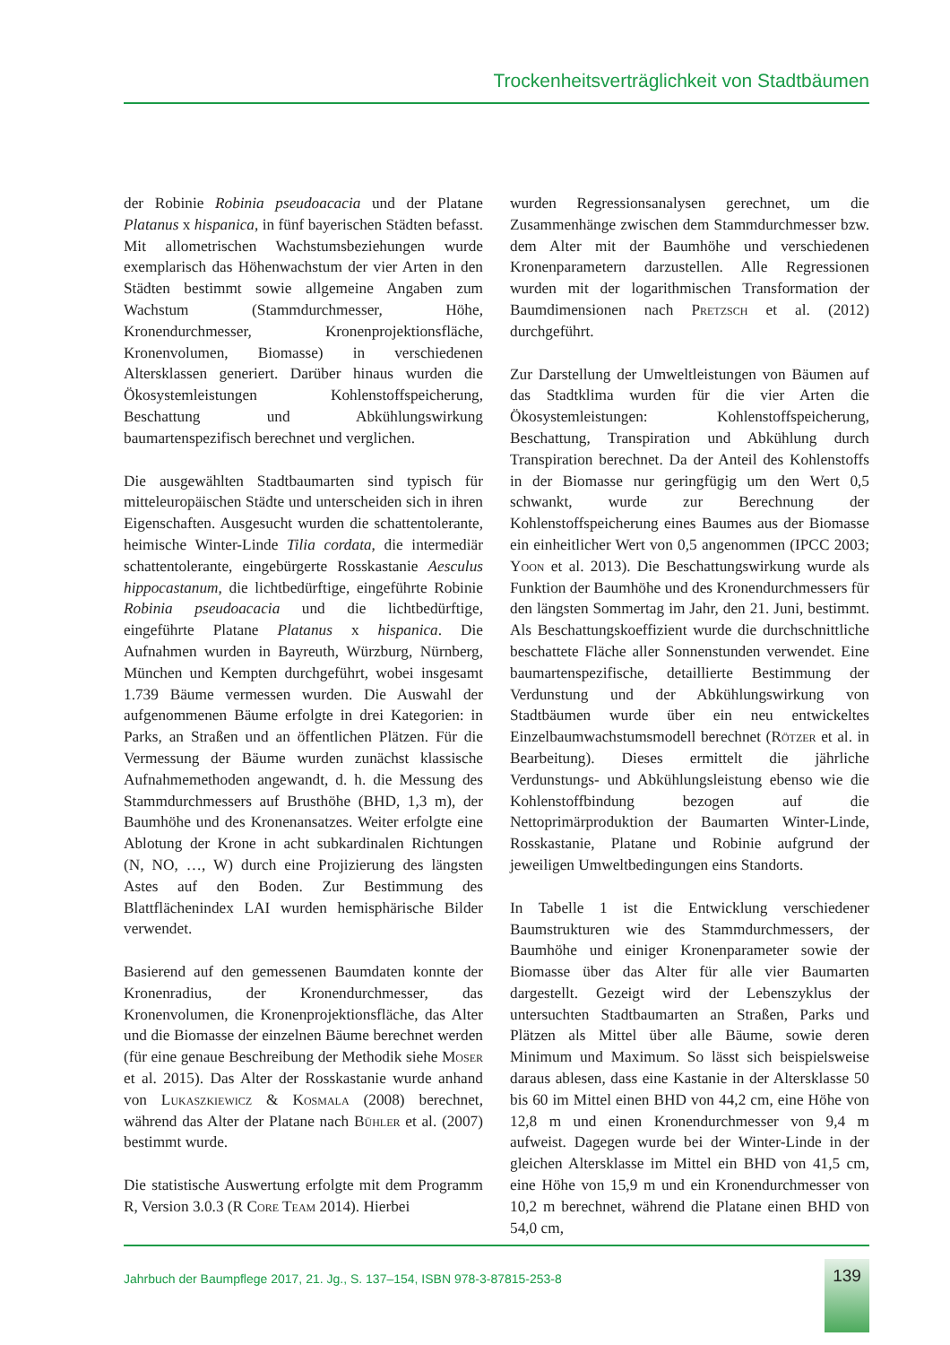Trockenheitsverträglichkeit von Stadtbäumen
der Robinie Robinia pseudoacacia und der Platane Platanus x hispanica, in fünf bayerischen Städten befasst. Mit allometrischen Wachstumsbeziehungen wurde exemplarisch das Höhenwachstum der vier Arten in den Städten bestimmt sowie allgemeine Angaben zum Wachstum (Stammdurchmesser, Höhe, Kronendurchmesser, Kronenprojektionsfläche, Kronenvolumen, Biomasse) in verschiedenen Altersklassen generiert. Darüber hinaus wurden die Ökosystemleistungen Kohlenstoffspeicherung, Beschattung und Abkühlungswirkung baumartenspezifisch berechnet und verglichen.
Die ausgewählten Stadtbaumarten sind typisch für mitteleuropäischen Städte und unterscheiden sich in ihren Eigenschaften. Ausgesucht wurden die schattentolerante, heimische Winter-Linde Tilia cordata, die intermediär schattentolerante, eingebürgerte Rosskastanie Aesculus hippocastanum, die lichtbedürftige, eingeführte Robinie Robinia pseudoacacia und die lichtbedürftige, eingeführte Platane Platanus x hispanica. Die Aufnahmen wurden in Bayreuth, Würzburg, Nürnberg, München und Kempten durchgeführt, wobei insgesamt 1.739 Bäume vermessen wurden. Die Auswahl der aufgenommenen Bäume erfolgte in drei Kategorien: in Parks, an Straßen und an öffentlichen Plätzen. Für die Vermessung der Bäume wurden zunächst klassische Aufnahmemethoden angewandt, d. h. die Messung des Stammdurchmessers auf Brusthöhe (BHD, 1,3 m), der Baumhöhe und des Kronenansatzes. Weiter erfolgte eine Ablotung der Krone in acht subkardinalen Richtungen (N, NO, …, W) durch eine Projizierung des längsten Astes auf den Boden. Zur Bestimmung des Blattflächenindex LAI wurden hemisphärische Bilder verwendet.
Basierend auf den gemessenen Baumdaten konnte der Kronenradius, der Kronendurchmesser, das Kronenvolumen, die Kronenprojektionsfläche, das Alter und die Biomasse der einzelnen Bäume berechnet werden (für eine genaue Beschreibung der Methodik siehe Moser et al. 2015). Das Alter der Rosskastanie wurde anhand von Lukaszkiewicz & Kosmala (2008) berechnet, während das Alter der Platane nach Bühler et al. (2007) bestimmt wurde.
Die statistische Auswertung erfolgte mit dem Programm R, Version 3.0.3 (R Core Team 2014). Hierbei
wurden Regressionsanalysen gerechnet, um die Zusammenhänge zwischen dem Stammdurchmesser bzw. dem Alter mit der Baumhöhe und verschiedenen Kronenparametern darzustellen. Alle Regressionen wurden mit der logarithmischen Transformation der Baumdimensionen nach Pretzsch et al. (2012) durchgeführt.
Zur Darstellung der Umweltleistungen von Bäumen auf das Stadtklima wurden für die vier Arten die Ökosystemleistungen: Kohlenstoffspeicherung, Beschattung, Transpiration und Abkühlung durch Transpiration berechnet. Da der Anteil des Kohlenstoffs in der Biomasse nur geringfügig um den Wert 0,5 schwankt, wurde zur Berechnung der Kohlenstoffspeicherung eines Baumes aus der Biomasse ein einheitlicher Wert von 0,5 angenommen (IPCC 2003; Yoon et al. 2013). Die Beschattungswirkung wurde als Funktion der Baumhöhe und des Kronendurchmessers für den längsten Sommertag im Jahr, den 21. Juni, bestimmt. Als Beschattungskoeffizient wurde die durchschnittliche beschattete Fläche aller Sonnenstunden verwendet. Eine baumartenspezifische, detaillierte Bestimmung der Verdunstung und der Abkühlungswirkung von Stadtbäumen wurde über ein neu entwickeltes Einzelbaumwachstumsmodell berechnet (Rötzer et al. in Bearbeitung). Dieses ermittelt die jährliche Verdunstungs- und Abkühlungsleistung ebenso wie die Kohlenstoffbindung bezogen auf die Nettoprimärproduktion der Baumarten Winter-Linde, Rosskastanie, Platane und Robinie aufgrund der jeweiligen Umweltbedingungen eins Standorts.
In Tabelle 1 ist die Entwicklung verschiedener Baumstrukturen wie des Stammdurchmessers, der Baumhöhe und einiger Kronenparameter sowie der Biomasse über das Alter für alle vier Baumarten dargestellt. Gezeigt wird der Lebenszyklus der untersuchten Stadtbaumarten an Straßen, Parks und Plätzen als Mittel über alle Bäume, sowie deren Minimum und Maximum. So lässt sich beispielsweise daraus ablesen, dass eine Kastanie in der Altersklasse 50 bis 60 im Mittel einen BHD von 44,2 cm, eine Höhe von 12,8 m und einen Kronendurchmesser von 9,4 m aufweist. Dagegen wurde bei der Winter-Linde in der gleichen Altersklasse im Mittel ein BHD von 41,5 cm, eine Höhe von 15,9 m und ein Kronendurchmesser von 10,2 m berechnet, während die Platane einen BHD von 54,0 cm,
Jahrbuch der Baumpflege 2017, 21. Jg., S. 137–154, ISBN 978-3-87815-253-8
139